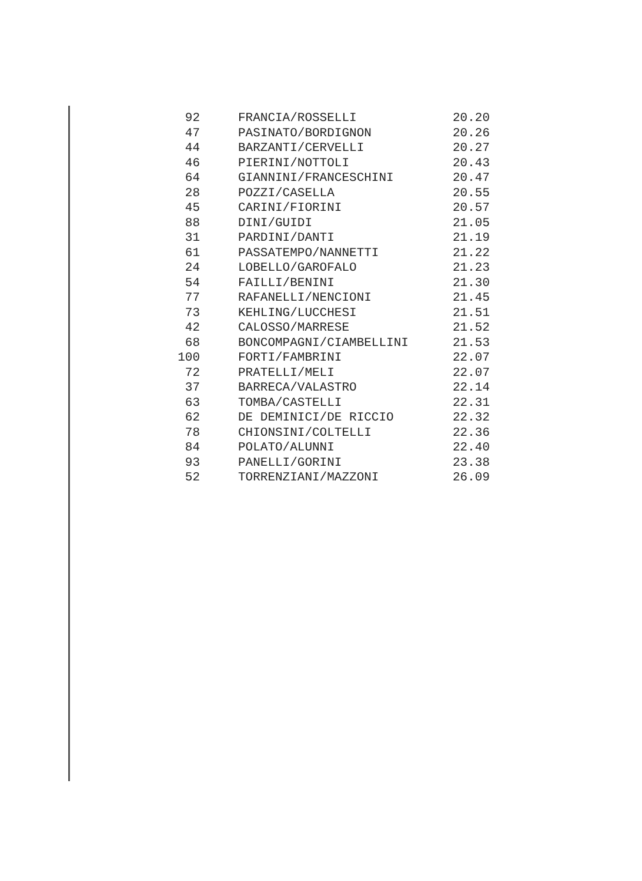| 92 | FRANCIA/ROSSELLI | 20.20 |
| 47 | PASINATO/BORDIGNON | 20.26 |
| 44 | BARZANTI/CERVELLI | 20.27 |
| 46 | PIERINI/NOTTOLI | 20.43 |
| 64 | GIANNINI/FRANCESCHINI | 20.47 |
| 28 | POZZI/CASELLA | 20.55 |
| 45 | CARINI/FIORINI | 20.57 |
| 88 | DINI/GUIDI | 21.05 |
| 31 | PARDINI/DANTI | 21.19 |
| 61 | PASSATEMPO/NANNETTI | 21.22 |
| 24 | LOBELLO/GAROFALO | 21.23 |
| 54 | FAILLI/BENINI | 21.30 |
| 77 | RAFANELLI/NENCIONI | 21.45 |
| 73 | KEHLING/LUCCHESI | 21.51 |
| 42 | CALOSSO/MARRESE | 21.52 |
| 68 | BONCOMPAGNI/CIAMBELLINI | 21.53 |
| 100 | FORTI/FAMBRINI | 22.07 |
| 72 | PRATELLI/MELI | 22.07 |
| 37 | BARRECA/VALASTRO | 22.14 |
| 63 | TOMBA/CASTELLI | 22.31 |
| 62 | DE DEMINICI/DE RICCIO | 22.32 |
| 78 | CHIONSINI/COLTELLI | 22.36 |
| 84 | POLATO/ALUNNI | 22.40 |
| 93 | PANELLI/GORINI | 23.38 |
| 52 | TORRENZIANI/MAZZONI | 26.09 |